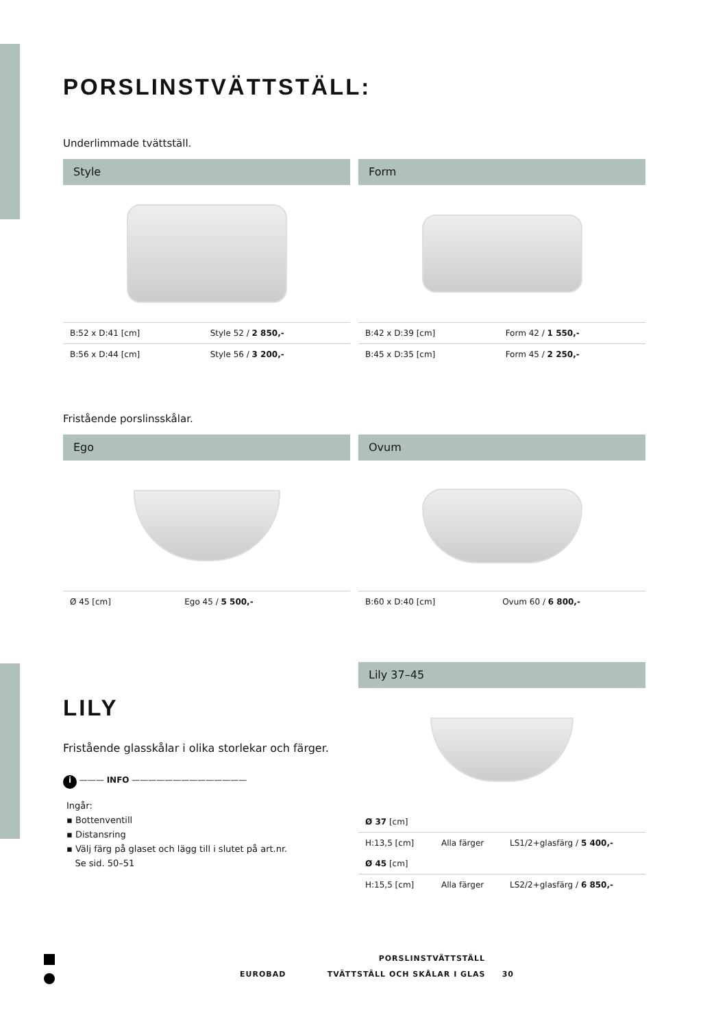PORSLINSTVÄTTSTÄLL:
Underlimmade tvättställ.
Style
| B:52 x D:41 [cm] | Style 52 / 2 850,- |
| B:56 x D:44 [cm] | Style 56 / 3 200,- |
Form
| B:42 x D:39 [cm] | Form 42 / 1 550,- |
| B:45 x D:35 [cm] | Form 45 / 2 250,- |
Fristående porslinsskålar.
Ego
| Ø 45 [cm] | Ego 45 / 5 500,- |
Ovum
| B:60 x D:40 [cm] | Ovum 60 / 6 800,- |
LILY
Fristående glasskålar i olika storlekar och färger.
i ——— INFO ——————————————
Ingår:
▪ Bottenventill
▪ Distansring
▪ Välj färg på glaset och lägg till i slutet på art.nr.
Se sid. 50–51
Lily 37–45
| Ø 37 [cm] | | |
| H:13,5 [cm] | Alla färger | LS1/2+glasfärg / 5 400,- |
| Ø 45 [cm] | | |
| H:15,5 [cm] | Alla färger | LS2/2+glasfärg / 6 850,- |
PORSLINSTVÄTTSTÄLL
EUROBAD TVÄTTSTÄLL OCH SKÅLAR I GLAS 30